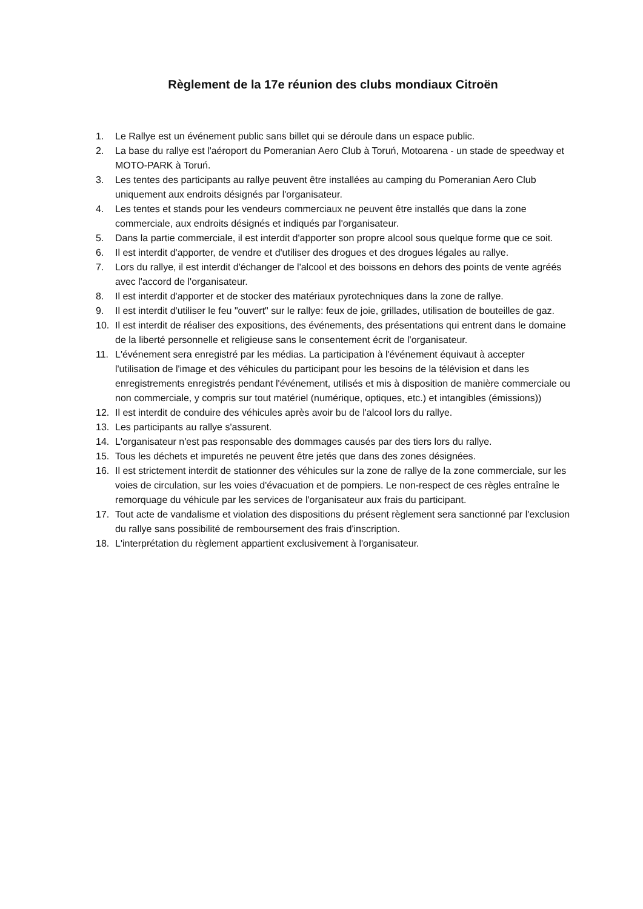Règlement de la 17e réunion des clubs mondiaux Citroën
1. Le Rallye est un événement public sans billet qui se déroule dans un espace public.
2. La base du rallye est l'aéroport du Pomeranian Aero Club à Toruń, Motoarena - un stade de speedway et MOTO-PARK à Toruń.
3. Les tentes des participants au rallye peuvent être installées au camping du Pomeranian Aero Club uniquement aux endroits désignés par l'organisateur.
4. Les tentes et stands pour les vendeurs commerciaux ne peuvent être installés que dans la zone commerciale, aux endroits désignés et indiqués par l'organisateur.
5. Dans la partie commerciale, il est interdit d'apporter son propre alcool sous quelque forme que ce soit.
6. Il est interdit d'apporter, de vendre et d'utiliser des drogues et des drogues légales au rallye.
7. Lors du rallye, il est interdit d'échanger de l'alcool et des boissons en dehors des points de vente agréés avec l'accord de l'organisateur.
8. Il est interdit d'apporter et de stocker des matériaux pyrotechniques dans la zone de rallye.
9. Il est interdit d'utiliser le feu "ouvert" sur le rallye: feux de joie, grillades, utilisation de bouteilles de gaz.
10. Il est interdit de réaliser des expositions, des événements, des présentations qui entrent dans le domaine de la liberté personnelle et religieuse sans le consentement écrit de l'organisateur.
11. L'événement sera enregistré par les médias. La participation à l'événement équivaut à accepter l'utilisation de l'image et des véhicules du participant pour les besoins de la télévision et dans les enregistrements enregistrés pendant l'événement, utilisés et mis à disposition de manière commerciale ou non commerciale, y compris sur tout matériel (numérique, optiques, etc.) et intangibles (émissions))
12. Il est interdit de conduire des véhicules après avoir bu de l'alcool lors du rallye.
13. Les participants au rallye s'assurent.
14. L'organisateur n'est pas responsable des dommages causés par des tiers lors du rallye.
15. Tous les déchets et impuretés ne peuvent être jetés que dans des zones désignées.
16. Il est strictement interdit de stationner des véhicules sur la zone de rallye de la zone commerciale, sur les voies de circulation, sur les voies d'évacuation et de pompiers. Le non-respect de ces règles entraîne le remorquage du véhicule par les services de l'organisateur aux frais du participant.
17. Tout acte de vandalisme et violation des dispositions du présent règlement sera sanctionné par l'exclusion du rallye sans possibilité de remboursement des frais d'inscription.
18. L'interprétation du règlement appartient exclusivement à l'organisateur.